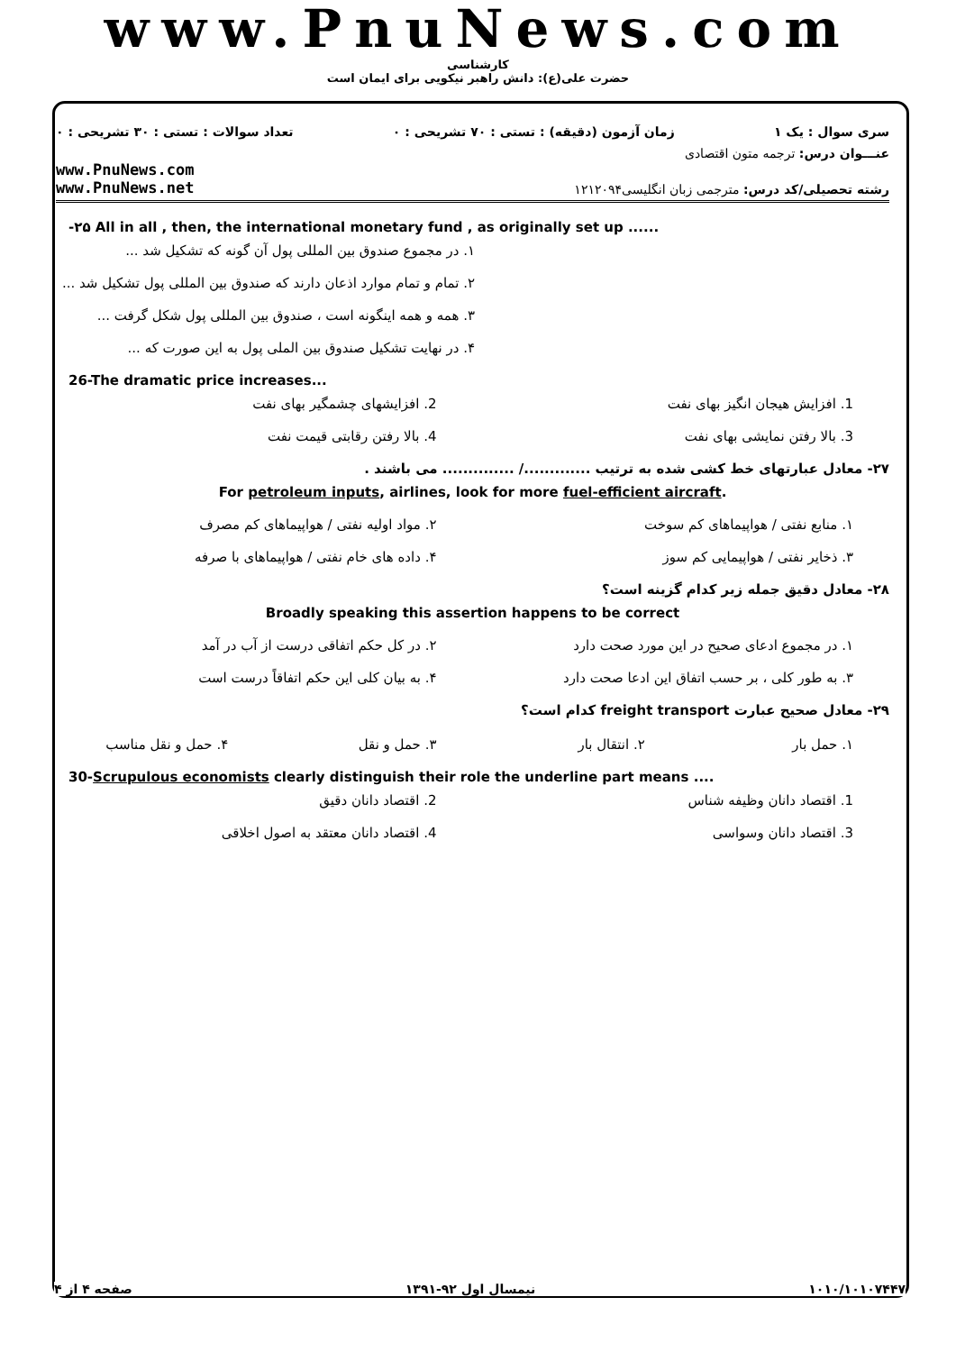www.PnuNews.com
کارشناسی
حضرت علی(ع): دانش راهبر نیکویی برای ایمان است
تعداد سوالات : تستی : ۳۰ تشریحی : ۰ زمان آزمون (دقیقه) : تستی : ۷۰ تشریحی : ۰ سری سوال : یک ۱
عنـــوان درس: ترجمه متون اقتصادی
www.PnuNews.com
www.PnuNews.net رشته تحصیلی/کد درس: مترجمی زبان انگلیسی۱۲۱۲۰۹۴
-۲۵ All in all , then, the international monetary fund , as originally set up ......
۱. در مجموع صندوق بین المللی پول آن گونه که تشکیل شد ...
۲. تمام و تمام موارد اذعان دارند که صندوق بین المللی پول تشکیل شد ...
۳. همه و همه اینگونه است ، صندوق بین المللی پول شکل گرفت ...
۴. در نهایت تشکیل صندوق بین الملی پول به این صورت که ...
26-The dramatic price increases...
1. افزایش هیجان انگیز بهای نفت 2. افزایشهای چشمگیر بهای نفت
3. بالا رفتن نمایشی بهای نفت 4. بالا رفتن رقابتی قیمت نفت
۲۷- معادل عبارتهای خط کشی شده به ترتیب ............./ .............. می باشند .
For petroleum inputs, airlines, look for more fuel-efficient aircraft.
۱. منابع نفتی / هواپیماهای کم سوخت
۲. مواد اولیه نفتی / هواپیماهای کم مصرف
۳. ذخایر نفتی / هواپیمایی کم سوز
۴. داده های خام نفتی / هواپیماهای با صرفه
۲۸- معادل دقیق جمله زیر کدام گزینه است؟
Broadly speaking this assertion happens to be correct
۱. در مجموع ادعای صحیح در این مورد صحت دارد
۲. در کل حکم اتفاقی درست از آب در آمد
۳. به طور کلی ، بر حسب اتفاق این ادعا صحت دارد
۴. به بیان کلی این حکم اتفاقاً درست است
۲۹- معادل صحیح عبارت freight transport کدام است؟
۱. حمل بار ۲. انتقال بار ۳. حمل و نقل ۴. حمل و نقل مناسب
30-Scrupulous economists clearly distinguish their role the underline part means ....
1. اقتصاد دانان وظیفه شناس 2. اقتصاد دانان دقیق
3. اقتصاد دانان وسواسی 4. اقتصاد دانان معتقد به اصول اخلاقی
صفحه ۴ از ۴ نیمسال اول ۹۲-۱۳۹۱ ۱۰۱۰/۱۰۱۰۷۴۴۷